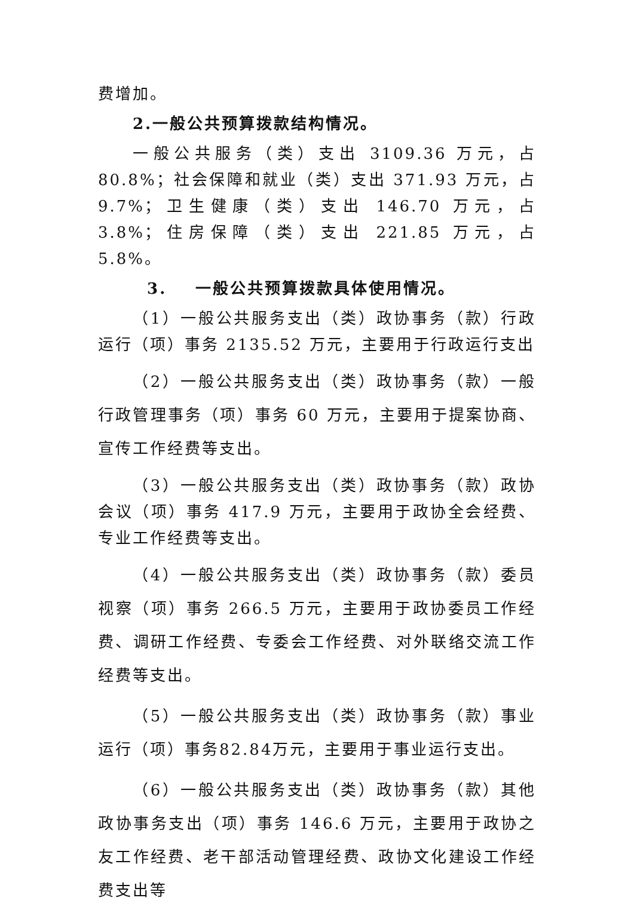费增加。
2.一般公共预算拨款结构情况。
一般公共服务（类）支出 3109.36 万元，占 80.8%；社会保障和就业（类）支出 371.93 万元，占 9.7%；卫生健康（类）支出 146.70 万元，占 3.8%；住房保障（类）支出 221.85 万元，占 5.8%。
3. 一般公共预算拨款具体使用情况。
（1）一般公共服务支出（类）政协事务（款）行政运行（项）事务 2135.52 万元，主要用于行政运行支出
（2）一般公共服务支出（类）政协事务（款）一般行政管理事务（项）事务 60 万元，主要用于提案协商、宣传工作经费等支出。
（3）一般公共服务支出（类）政协事务（款）政协会议（项）事务 417.9 万元，主要用于政协全会经费、专业工作经费等支出。
（4）一般公共服务支出（类）政协事务（款）委员视察（项）事务 266.5 万元，主要用于政协委员工作经费、调研工作经费、专委会工作经费、对外联络交流工作经费等支出。
（5）一般公共服务支出（类）政协事务（款）事业运行（项）事务82.84万元，主要用于事业运行支出。
（6）一般公共服务支出（类）政协事务（款）其他政协事务支出（项）事务 146.6 万元，主要用于政协之友工作经费、老干部活动管理经费、政协文化建设工作经费支出等